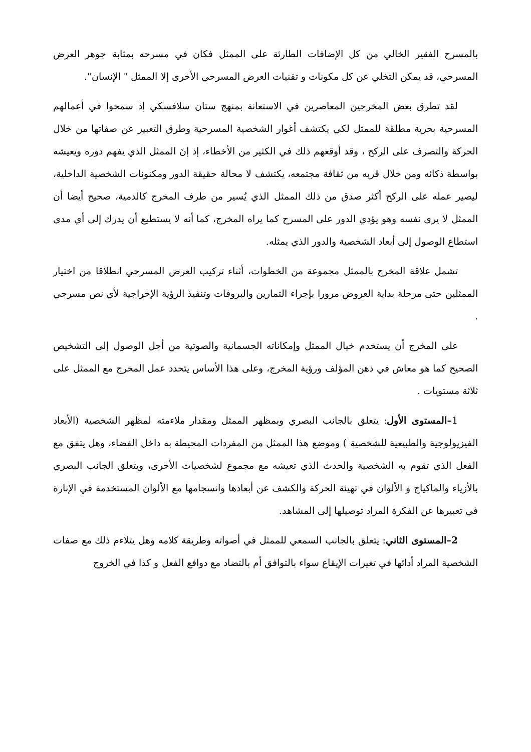بالمسرح الفقير الخالي من كل الإضافات الطارئة على الممثل فكان في مسرحه بمثابة جوهر العرض المسرحي، قد يمكن التخلي عن كل مكونات و تقنيات العرض المسرحي الأخرى إلا الممثل " الإنسان".
لقد تطرق بعض المخرجين المعاصرين في الاستعانة بمنهج ستان سلافسكي إذ سمحوا في أعمالهم المسرحية بحرية مطلقة للممثل لكي يكتشف أغوار الشخصية المسرحية وطرق التعبير عن صفاتها من خلال الحركة والتصرف على الركح ، وقد أوقعهم ذلك في الكثير من الأخطاء، إذ إنَ الممثل الذي يفهم دوره ويعيشه بواسطة ذكائه ومن خلال قربه من ثقافة مجتمعه، يكتشف لا محالة حقيقة الدور ومكنونات الشخصية الداخلية، ليصير عمله على الركح أكثر صدق من ذلك الممثل الذي يُسير من طرف المخرج كالدمية، صحيح أيضا أن الممثل لا يرى نفسه وهو يؤدي الدور على المسرح كما يراه المخرج، كما أنه لا يستطيع أن يدرك إلى أي مدى استطاع الوصول إلى أبعاد الشخصية والدور الذي يمثله.
تشمل علاقة المخرج بالممثل مجموعة من الخطوات، أثناء تركيب العرض المسرحي انطلاقا من اختيار الممثلين حتى مرحلة بداية العروض مرورا بإجراء التمارين والبروفات وتنفيذ الرؤية الإخراجية لأي نص مسرحي .
على المخرج أن يستخدم خيال الممثل وإمكاناته الجسمانية والصوتية من أجل الوصول إلى التشخيص الصحيح كما هو معاش في ذهن المؤلف ورؤية المخرج، وعلى هذا الأساس يتحدد عمل المخرج مع الممثل على ثلاثة مستويات .
1–المستوى الأول: يتعلق بالجانب البصري وبمظهر الممثل ومقدار ملاءمته لمظهر الشخصية (الأبعاد الفيزيولوجية والطبيعية للشخصية ) وموضع هذا الممثل من المفردات المحيطة به داخل الفضاء، وهل يتفق مع الفعل الذي تقوم به الشخصية والحدث الذي تعيشه مع مجموع لشخصيات الأخرى، ويتعلق الجانب البصري بالأزياء والماكياج و الألوان في تهيئة الحركة والكشف عن أبعادها وانسجامها مع الألوان المستخدمة في الإنارة في تعبيرها عن الفكرة المراد توصيلها إلى المشاهد.
2–المستوى الثاني: يتعلق بالجانب السمعي للممثل في أصواته وطريقة كلامه وهل يتلاءم ذلك مع صفات الشخصية المراد أدائها في تغيرات الإيقاع سواء بالتوافق أم بالتضاد مع دوافع الفعل و كذا في الخروج